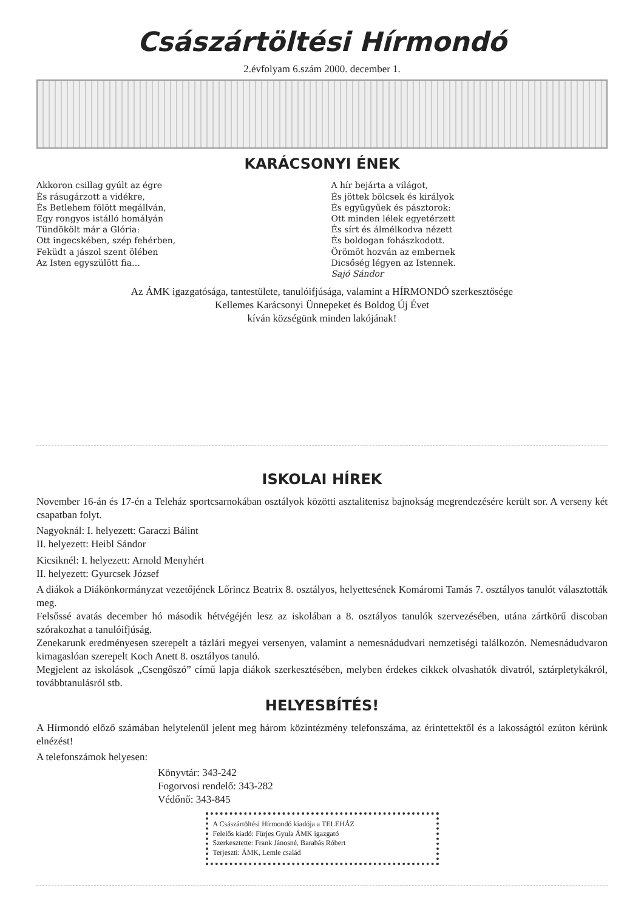Császártöltési Hírmondó
2.évfolyam 6.szám 2000. december 1.
KARÁCSONYI ÉNEK
Akkoron csillag gyúlt az égre
És rásugárzott a vidékre,
És Betlehem fölött megállván,
Egy rongyos istálló homályán
Tündökölt már a Glória:
Ott ingecskében, szép fehérben,
Feküdt a jászol szent ölében
Az Isten egyszülött fia…
A hír bejárta a világot,
És jöttek bölcsek és királyok
És együgyűek és pásztorok:
Ott minden lélek egyetérzett
És sírt és álmélkodva nézett
És boldogan fohászkodott.
Örömöt hozván az embernek
Dicsőség légyen az Istennek.
Sajó Sándor
Az ÁMK igazgatósága, tantestülete, tanulóifjúsága, valamint a HÍRMONDÓ szerkesztősége
Kellemes Karácsonyi Ünnepeket és Boldog Új Évet
kíván községünk minden lakójának!
ISKOLAI HÍREK
November 16-án és 17-én a Teleház sportcsarnokában osztályok közötti asztalitenisz bajnokság megrendezésére került sor. A verseny két csapatban folyt.
Nagyoknál: I. helyezett: Garaczi Bálint
II. helyezett: Heibl Sándor
Kicsiknél: I. helyezett: Arnold Menyhért
II. helyezett: Gyurcsek József
A diákok a Diákönkormányzat vezetőjének Lőrincz Beatrix 8. osztályos, helyettesének Komáromi Tamás 7. osztályos tanulót választották meg.
Felsőssé avatás december hó második hétvégéjén lesz az iskolában a 8. osztályos tanulók szervezésében, utána zártkörű discoban szórakozhat a tanulóifjúság.
Zenekarunk eredményesen szerepelt a tázlári megyei versenyen, valamint a nemesnádudvari nemzetiségi találkozón. Nemesnádudvaron kimagaslóan szerepelt Koch Anett 8. osztályos tanuló.
Megjelent az iskolások „Csengőszó” című lapja diákok szerkesztésében, melyben érdekes cikkek olvashatók divatról, sztárpletykákról, továbbtanulásról stb.
HELYESBÍTÉS!
A Hírmondó előző számában helytelenül jelent meg három közintézmény telefonszáma, az érintettektől és a lakosságtól ezúton kérünk elnézést!
A telefonszámok helyesen:
Könyvtár: 343-242
Fogorvosi rendelő: 343-282
Védőnő: 343-845
A Császártöltési Hírmondó kiadója a TELEHÁZ
Felelős kiadó: Fürjes Gyula ÁMK igazgató
Szerkesztette: Frank Jánosné, Barabás Róbert
Terjeszti: ÁMK, Lemle család